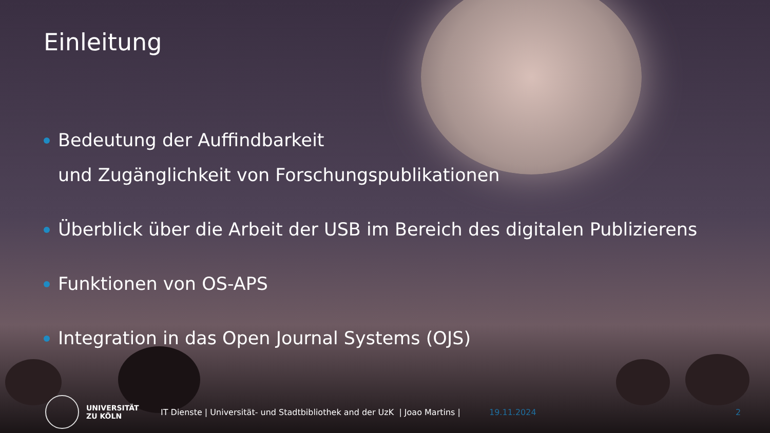Einleitung
Bedeutung der Auffindbarkeit
und Zugänglichkeit von Forschungspublikationen
Überblick über die Arbeit der USB im Bereich des digitalen Publizierens
Funktionen von OS-APS
Integration in das Open Journal Systems (OJS)
UNIVERSITÄT
ZU KÖLN
IT Dienste | Universität- und Stadtbibliothek and der UzK | Joao Martins |
19.11.2024 2